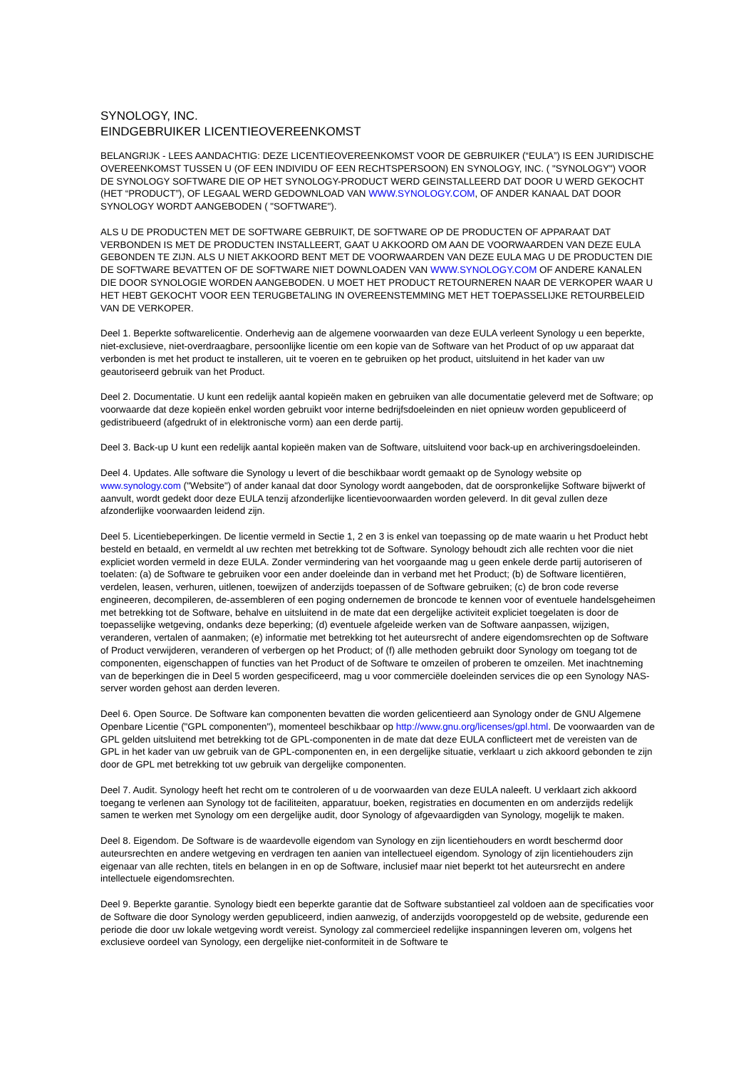SYNOLOGY, INC.
EINDGEBRUIKER LICENTIEOVEREENKOMST
BELANGRIJK - LEES AANDACHTIG: DEZE LICENTIEOVEREENKOMST VOOR DE GEBRUIKER (“EULA”) IS EEN JURIDISCHE OVEREENKOMST TUSSEN U (OF EEN INDIVIDU OF EEN RECHTSPERSOON) EN SYNOLOGY, INC. ( "SYNOLOGY") VOOR DE SYNOLOGY SOFTWARE DIE OP HET SYNOLOGY-PRODUCT WERD GEINSTALLEERD DAT DOOR U WERD GEKOCHT (HET “PRODUCT”), OF LEGAAL WERD GEDOWNLOAD VAN WWW.SYNOLOGY.COM, OF ANDER KANAAL DAT DOOR SYNOLOGY WORDT AANGEBODEN ( "SOFTWARE").
ALS U DE PRODUCTEN MET DE SOFTWARE GEBRUIKT, DE SOFTWARE OP DE PRODUCTEN OF APPARAAT DAT VERBONDEN IS MET DE PRODUCTEN INSTALLEERT, GAAT U AKKOORD OM AAN DE VOORWAARDEN VAN DEZE EULA GEBONDEN TE ZIJN. ALS U NIET AKKOORD BENT MET DE VOORWAARDEN VAN DEZE EULA MAG U DE PRODUCTEN DIE DE SOFTWARE BEVATTEN OF DE SOFTWARE NIET DOWNLOADEN VAN WWW.SYNOLOGY.COM OF ANDERE KANALEN DIE DOOR SYNOLOGIE WORDEN AANGEBODEN. U MOET HET PRODUCT RETOURNEREN NAAR DE VERKOPER WAAR U HET HEBT GEKOCHT VOOR EEN TERUGBETALING IN OVEREENSTEMMING MET HET TOEPASSELIJKE RETOURBELEID VAN DE VERKOPER.
Deel 1. Beperkte softwarelicentie. Onderhevig aan de algemene voorwaarden van deze EULA verleent Synology u een beperkte, niet-exclusieve, niet-overdraagbare, persoonlijke licentie om een kopie van de Software van het Product of op uw apparaat dat verbonden is met het product te installeren, uit te voeren en te gebruiken op het product, uitsluitend in het kader van uw geautoriseerd gebruik van het Product.
Deel 2. Documentatie. U kunt een redelijk aantal kopieën maken en gebruiken van alle documentatie geleverd met de Software; op voorwaarde dat deze kopieën enkel worden gebruikt voor interne bedrijfsdoeleinden en niet opnieuw worden gepubliceerd of gedistribueerd (afgedrukt of in elektronische vorm) aan een derde partij.
Deel 3. Back-up U kunt een redelijk aantal kopieën maken van de Software, uitsluitend voor back-up en archiveringsdoeleinden.
Deel 4. Updates. Alle software die Synology u levert of die beschikbaar wordt gemaakt op de Synology website op www.synology.com ("Website") of ander kanaal dat door Synology wordt aangeboden, dat de oorspronkelijke Software bijwerkt of aanvult, wordt gedekt door deze EULA tenzij afzonderlijke licentievoorwaarden worden geleverd. In dit geval zullen deze afzonderlijke voorwaarden leidend zijn.
Deel 5. Licentiebeperkingen. De licentie vermeld in Sectie 1, 2 en 3 is enkel van toepassing op de mate waarin u het Product hebt besteld en betaald, en vermeldt al uw rechten met betrekking tot de Software. Synology behoudt zich alle rechten voor die niet expliciet worden vermeld in deze EULA. Zonder vermindering van het voorgaande mag u geen enkele derde partij autoriseren of toelaten: (a) de Software te gebruiken voor een ander doeleinde dan in verband met het Product; (b) de Software licentiëren, verdelen, leasen, verhuren, uitlenen, toewijzen of anderzijds toepassen of de Software gebruiken; (c) de bron code reverse engineeren, decompileren, de-assembleren of een poging ondernemen de broncode te kennen voor of eventuele handelsgeheimen met betrekking tot de Software, behalve en uitsluitend in de mate dat een dergelijke activiteit expliciet toegelaten is door de toepasselijke wetgeving, ondanks deze beperking; (d) eventuele afgeleide werken van de Software aanpassen, wijzigen, veranderen, vertalen of aanmaken; (e) informatie met betrekking tot het auteursrecht of andere eigendomsrechten op de Software of Product verwijderen, veranderen of verbergen op het Product; of (f) alle methoden gebruikt door Synology om toegang tot de componenten, eigenschappen of functies van het Product of de Software te omzeilen of proberen te omzeilen. Met inachtneming van de beperkingen die in Deel 5 worden gespecificeerd, mag u voor commerciële doeleinden services die op een Synology NAS-server worden gehost aan derden leveren.
Deel 6. Open Source. De Software kan componenten bevatten die worden gelicentieerd aan Synology onder de GNU Algemene Openbare Licentie ("GPL componenten"), momenteel beschikbaar op http://www.gnu.org/licenses/gpl.html. De voorwaarden van de GPL gelden uitsluitend met betrekking tot de GPL-componenten in de mate dat deze EULA conflicteert met de vereisten van de GPL in het kader van uw gebruik van de GPL-componenten en, in een dergelijke situatie, verklaart u zich akkoord gebonden te zijn door de GPL met betrekking tot uw gebruik van dergelijke componenten.
Deel 7. Audit. Synology heeft het recht om te controleren of u de voorwaarden van deze EULA naleeft. U verklaart zich akkoord toegang te verlenen aan Synology tot de faciliteiten, apparatuur, boeken, registraties en documenten en om anderzijds redelijk samen te werken met Synology om een dergelijke audit, door Synology of afgevaardigden van Synology, mogelijk te maken.
Deel 8. Eigendom. De Software is de waardevolle eigendom van Synology en zijn licentiehouders en wordt beschermd door auteursrechten en andere wetgeving en verdragen ten aanien van intellectueel eigendom. Synology of zijn licentiehouders zijn eigenaar van alle rechten, titels en belangen in en op de Software, inclusief maar niet beperkt tot het auteursrecht en andere intellectuele eigendomsrechten.
Deel 9. Beperkte garantie. Synology biedt een beperkte garantie dat de Software substantieel zal voldoen aan de specificaties voor de Software die door Synology werden gepubliceerd, indien aanwezig, of anderzijds vooropgesteld op de website, gedurende een periode die door uw lokale wetgeving wordt vereist. Synology zal commercieel redelijke inspanningen leveren om, volgens het exclusieve oordeel van Synology, een dergelijke niet-conformiteit in de Software te